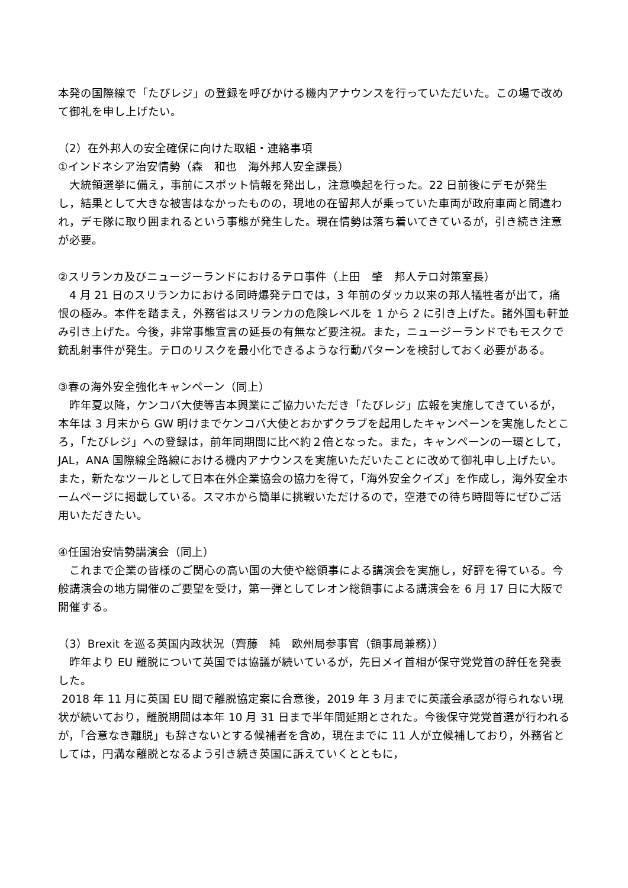本発の国際線で「たびレジ」の登録を呼びかける機内アナウンスを行っていただいた。この場で改めて御礼を申し上げたい。
（2）在外邦人の安全確保に向けた取組・連絡事項
①インドネシア治安情勢（森　和也　海外邦人安全課長）
　大統領選挙に備え，事前にスポット情報を発出し，注意喚起を行った。22 日前後にデモが発生し，結果として大きな被害はなかったものの，現地の在留邦人が乗っていた車両が政府車両と間違われ，デモ隊に取り囲まれるという事態が発生した。現在情勢は落ち着いてきているが，引き続き注意が必要。
②スリランカ及びニュージーランドにおけるテロ事件（上田　肇　邦人テロ対策室長）
　4 月 21 日のスリランカにおける同時爆発テロでは，3 年前のダッカ以来の邦人犠牲者が出て，痛恨の極み。本件を踏まえ，外務省はスリランカの危険レベルを 1 から 2 に引き上げた。諸外国も軒並み引き上げた。今後，非常事態宣言の延長の有無など要注視。また，ニュージーランドでもモスクで銃乱射事件が発生。テロのリスクを最小化できるような行動パターンを検討しておく必要がある。
③春の海外安全強化キャンペーン（同上）
　昨年夏以降，ケンコバ大使等吉本興業にご協力いただき「たびレジ」広報を実施してきているが，本年は 3 月末から GW 明けまでケンコバ大使とおかずクラブを起用したキャンペーンを実施したところ，「たびレジ」への登録は，前年同期間に比べ約２倍となった。また，キャンペーンの一環として，JAL，ANA 国際線全路線における機内アナウンスを実施いただいたことに改めて御礼申し上げたい。また，新たなツールとして日本在外企業協会の協力を得て，「海外安全クイズ」を作成し，海外安全ホームページに掲載している。スマホから簡単に挑戦いただけるので，空港での待ち時間等にぜひご活用いただきたい。
④任国治安情勢講演会（同上）
　これまで企業の皆様のご関心の高い国の大使や総領事による講演会を実施し，好評を得ている。今般講演会の地方開催のご要望を受け，第一弾としてレオン総領事による講演会を 6 月 17 日に大阪で開催する。
（3）Brexit を巡る英国内政状況（齊藤　純　欧州局参事官（領事局兼務））
　昨年より EU 離脱について英国では協議が続いているが，先日メイ首相が保守党党首の辞任を発表した。
2018 年 11 月に英国 EU 間で離脱協定案に合意後，2019 年 3 月までに英議会承認が得られない現状が続いており，離脱期間は本年 10 月 31 日まで半年間延期とされた。今後保守党党首選が行われるが，「合意なき離脱」も辞さないとする候補者を含め，現在までに 11 人が立候補しており，外務省としては，円満な離脱となるよう引き続き英国に訴えていくとともに，